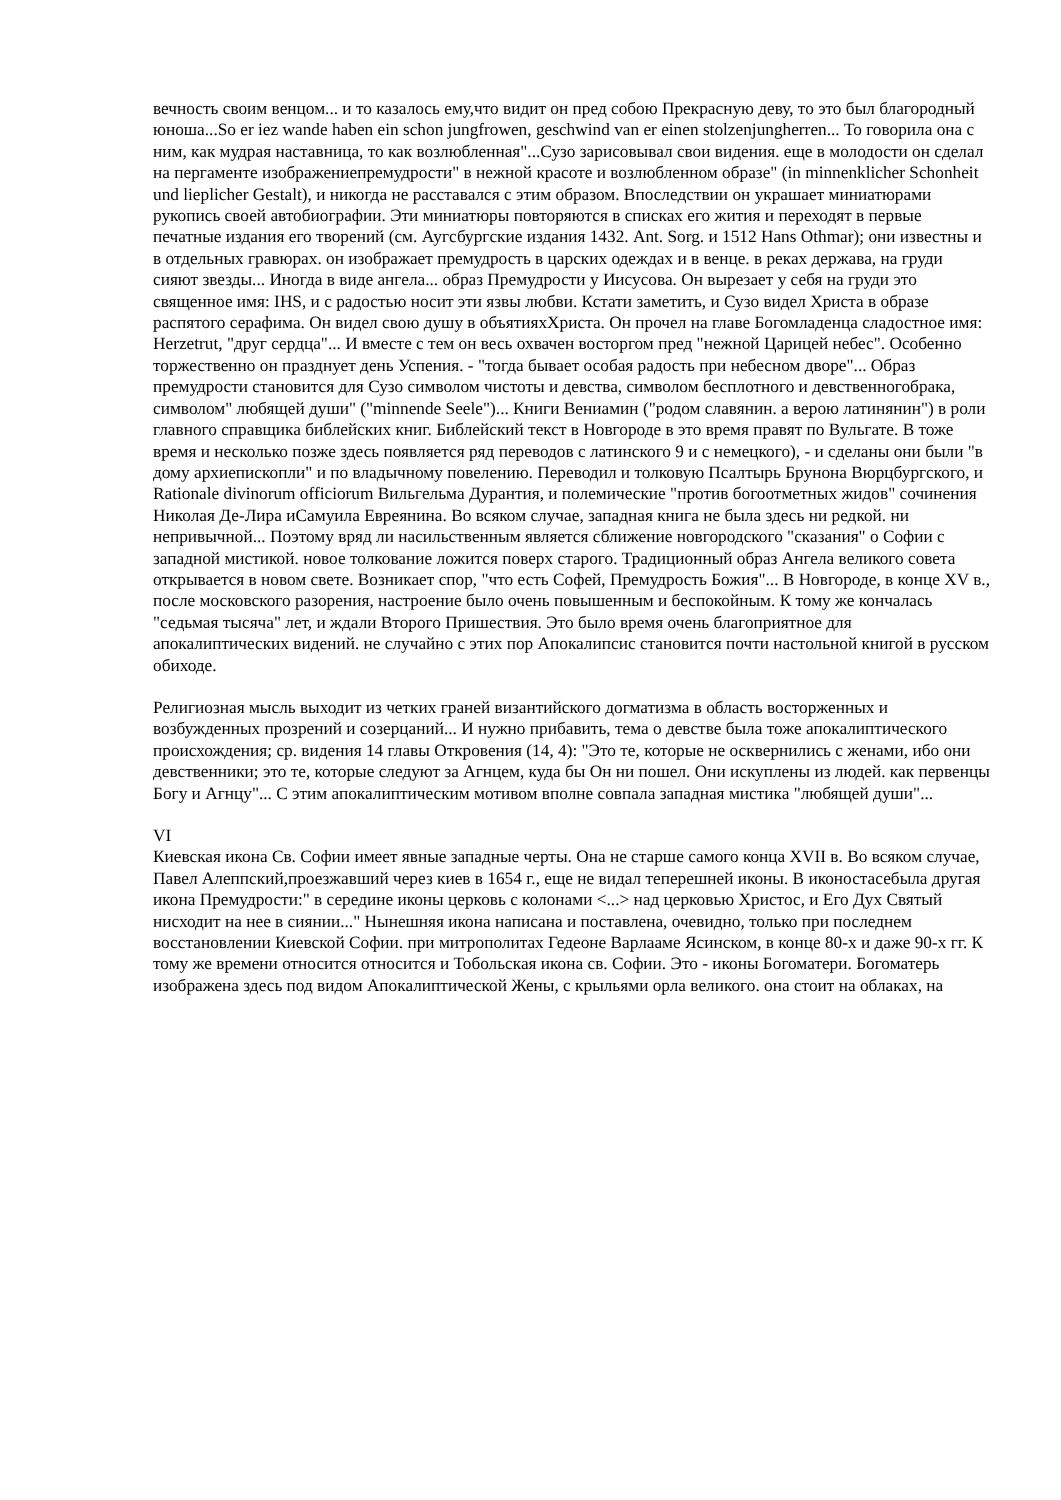вечность своим венцом... и то казалось ему,что видит он пред собою Прекрасную деву, то это был благородный юноша...So er iez wande haben ein schon jungfrowen, geschwind van er einen stolzenjungherren... То говорила она с ним, как мудрая наставница, то как возлюбленная"...Сузо зарисовывал свои видения. еще в молодости он сделал на пергаменте изображениепремудрости" в нежной красоте и возлюбленном образе" (in minnenklicher Schonheit und lieplicher Gestalt), и никогда не расставался с этим образом. Впоследствии он украшает миниатюрами рукопись своей автобиографии. Эти миниатюры повторяются в списках его жития и переходят в первые печатные издания его творений (см. Аугсбургские издания 1432. Ant. Sorg. и 1512 Hans Othmar); они известны и в отдельных гравюрах. он изображает премудрость в царских одеждах и в венце. в реках держава, на груди сияют звезды... Иногда в виде ангела... образ Премудрости у Иисусова. Он вырезает у себя на груди это священное имя: IHS, и с радостью носит эти язвы любви. Кстати заметить, и Сузо видел Христа в образе распятого серафима. Он видел свою душу в объятияхХриста. Он прочел на главе Богомладенца сладостное имя: Herzetrut, "друг сердца"... И вместе с тем он весь охвачен восторгом пред "нежной Царицей небес". Особенно торжественно он празднует день Успения. - "тогда бывает особая радость при небесном дворе"... Образ премудрости становится для Сузо символом чистоты и девства, символом бесплотного и девственногобрака, символом" любящей души" ("minnende Seele")... Книги Вениамин ("родом славянин. а верою латинянин") в роли главного справщика библейских книг. Библейский текст в Новгороде в это время правят по Вульгате. В тоже время и несколько позже здесь появляется ряд переводов с латинского 9 и с немецкого), - и сделаны они были "в дому архиепископли" и по владычному повелению. Переводил и толковую Псалтырь Брунона Вюрцбургского, и Rationale divinorum officiorum Вильгельма Дурантия, и полемические "против богоотметных жидов" сочинения Николая Де-Лира иСамуила Евреянина. Во всяком случае, западная книга не была здесь ни редкой. ни непривычной... Поэтому вряд ли насильственным является сближение новгородского "сказания" о Софии с западной мистикой. новое толкование ложится поверх старого. Традиционный образ Ангела великого совета открывается в новом свете. Возникает спор, "что есть Софей, Премудрость Божия"... В Новгороде, в конце XV в., после московского разорения, настроение было очень повышенным и беспокойным. К тому же кончалась "седьмая тысяча" лет, и ждали Второго Пришествия. Это было время очень благоприятное для апокалиптических видений. не случайно с этих пор Апокалипсис становится почти настольной книгой в русском обиходе.
Религиозная мысль выходит из четких граней византийского догматизма в область восторженных и возбужденных прозрений и созерцаний... И нужно прибавить, тема о девстве была тоже апокалиптического происхождения; ср. видения 14 главы Откровения (14, 4): "Это те, которые не осквернились с женами, ибо они девственники; это те, которые следуют за Агнцем, куда бы Он ни пошел. Они искуплены из людей. как первенцы Богу и Агнцу"... С этим апокалиптическим мотивом вполне совпала западная мистика "любящей души"...
VI
Киевская икона Св. Софии имеет явные западные черты. Она не старше самого конца XVII в. Во всяком случае, Павел Алеппский,проезжавший через киев в 1654 г., еще не видал теперешней иконы. В иконостасебыла другая икона Премудрости:" в середине иконы церковь с колонами <...> над церковью Христос, и Его Дух Святый нисходит на нее в сиянии..." Нынешняя икона написана и поставлена, очевидно, только при последнем восстановлении Киевской Софии. при митрополитах Гедеоне Варлааме Ясинском, в конце 80-х и даже 90-х гг. К тому же времени относится относится и Тобольская икона св. Софии. Это - иконы Богоматери. Богоматерь изображена здесь под видом Апокалиптической Жены, с крыльями орла великого. она стоит на облаках, на